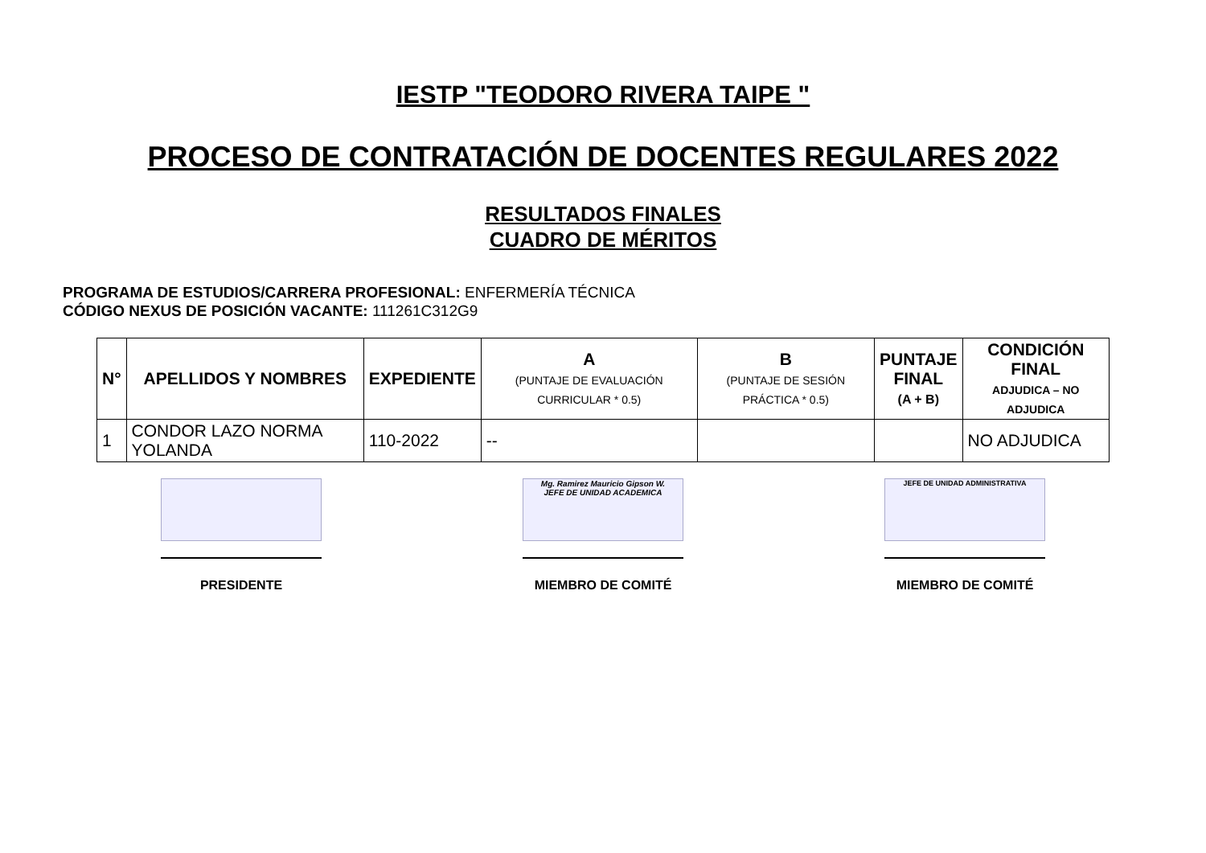IESTP "TEODORO RIVERA TAIPE "
PROCESO DE CONTRATACIÓN DE DOCENTES REGULARES 2022
RESULTADOS FINALES
CUADRO DE MÉRITOS
PROGRAMA DE ESTUDIOS/CARRERA PROFESIONAL: ENFERMERÍA TÉCNICA
CÓDIGO NEXUS DE POSICIÓN VACANTE: 111261C312G9
| N° | APELLIDOS Y NOMBRES | EXPEDIENTE | A (PUNTAJE DE EVALUACIÓN CURRICULAR * 0.5) | B (PUNTAJE DE SESIÓN PRÁCTICA * 0.5) | PUNTAJE FINAL (A + B) | CONDICIÓN FINAL ADJUDICA – NO ADJUDICA |
| --- | --- | --- | --- | --- | --- | --- |
| 1 | CONDOR LAZO NORMA YOLANDA | 110-2022 | -- | | | NO ADJUDICA |
PRESIDENTE
Mg. Ramirez Mauricio Gipson W.
JEFE DE UNIDAD ACADEMICA
MIEMBRO DE COMITÉ
JEFE DE UNIDAD ADMINISTRATIVA
MIEMBRO DE COMITÉ